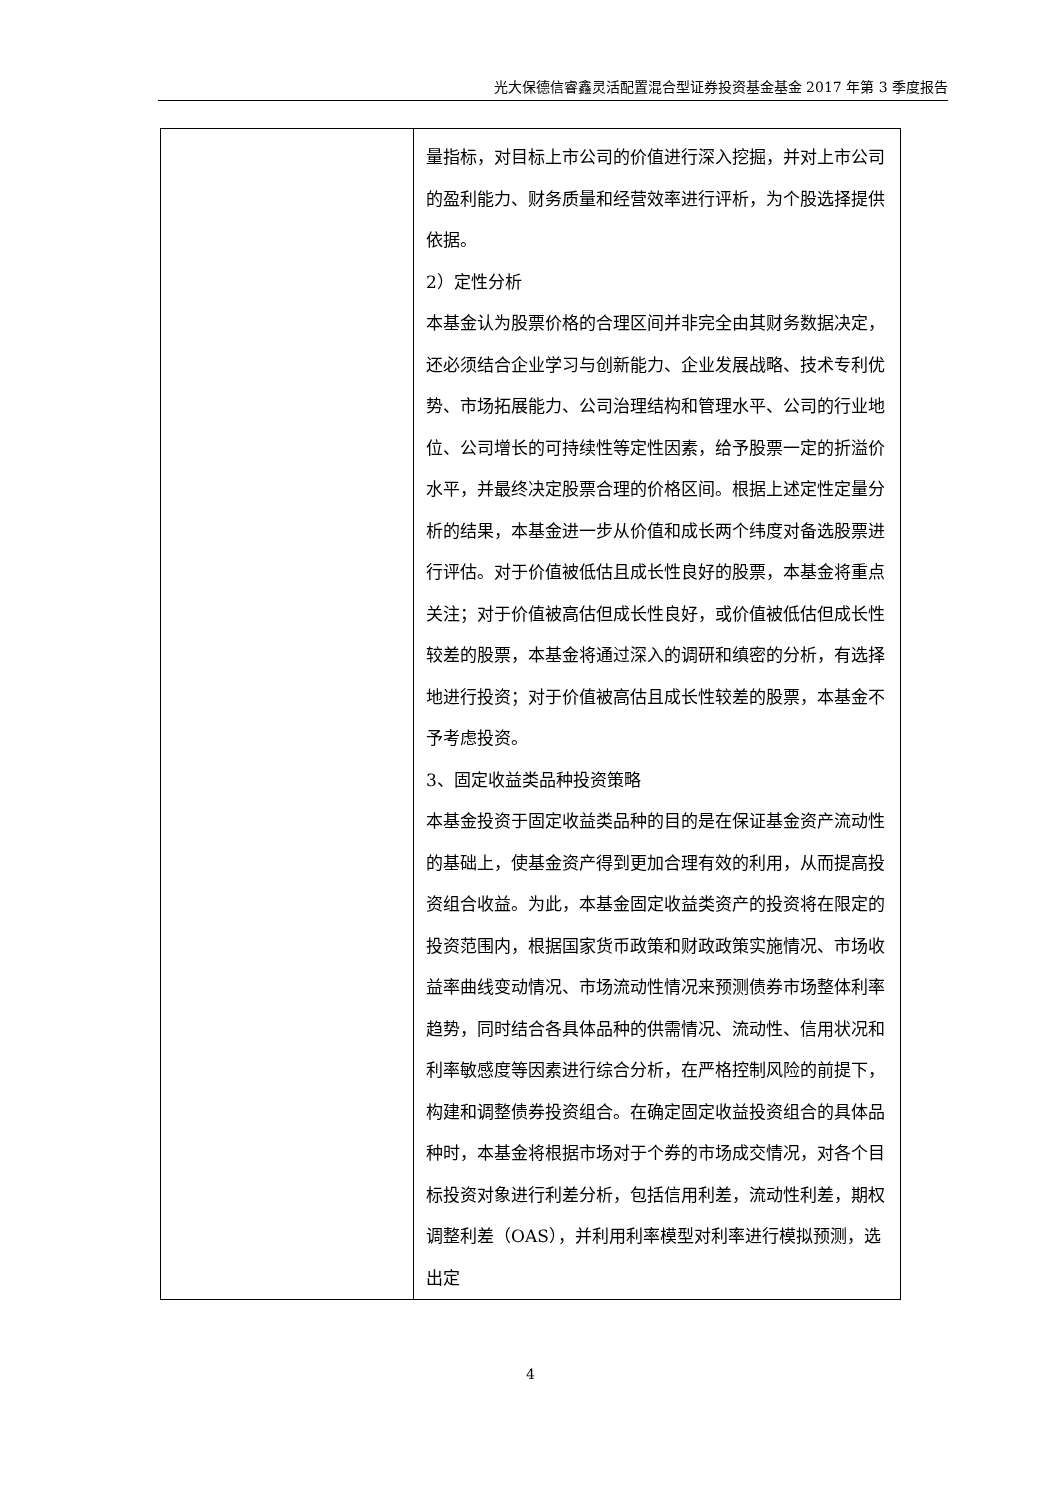光大保德信睿鑫灵活配置混合型证券投资基金基金 2017 年第 3 季度报告
| | 量指标，对目标上市公司的价值进行深入挖掘，并对上市公司的盈利能力、财务质量和经营效率进行评析，为个股选择提供依据。 2）定性分析 本基金认为股票价格的合理区间并非完全由其财务数据决定，还必须结合企业学习与创新能力、企业发展战略、技术专利优势、市场拓展能力、公司治理结构和管理水平、公司的行业地位、公司增长的可持续性等定性因素，给予股票一定的折溢价水平，并最终决定股票合理的价格区间。根据上述定性定量分析的结果，本基金进一步从价值和成长两个纬度对备选股票进行评估。对于价值被低估且成长性良好的股票，本基金将重点关注；对于价值被高估但成长性良好，或价值被低估但成长性较差的股票，本基金将通过深入的调研和缜密的分析，有选择地进行投资；对于价值被高估且成长性较差的股票，本基金不予考虑投资。 3、固定收益类品种投资策略 本基金投资于固定收益类品种的目的是在保证基金资产流动性的基础上，使基金资产得到更加合理有效的利用，从而提高投资组合收益。为此，本基金固定收益类资产的投资将在限定的投资范围内，根据国家货币政策和财政政策实施情况、市场收益率曲线变动情况、市场流动性情况来预测债券市场整体利率趋势，同时结合各具体品种的供需情况、流动性、信用状况和利率敏感度等因素进行综合分析，在严格控制风险的前提下，构建和调整债券投资组合。在确定固定收益投资组合的具体品种时，本基金将根据市场对于个券的市场成交情况，对各个目标投资对象进行利差分析，包括信用利差，流动性利差，期权调整利差（OAS），并利用利率模型对利率进行模拟预测，选出定 |
4